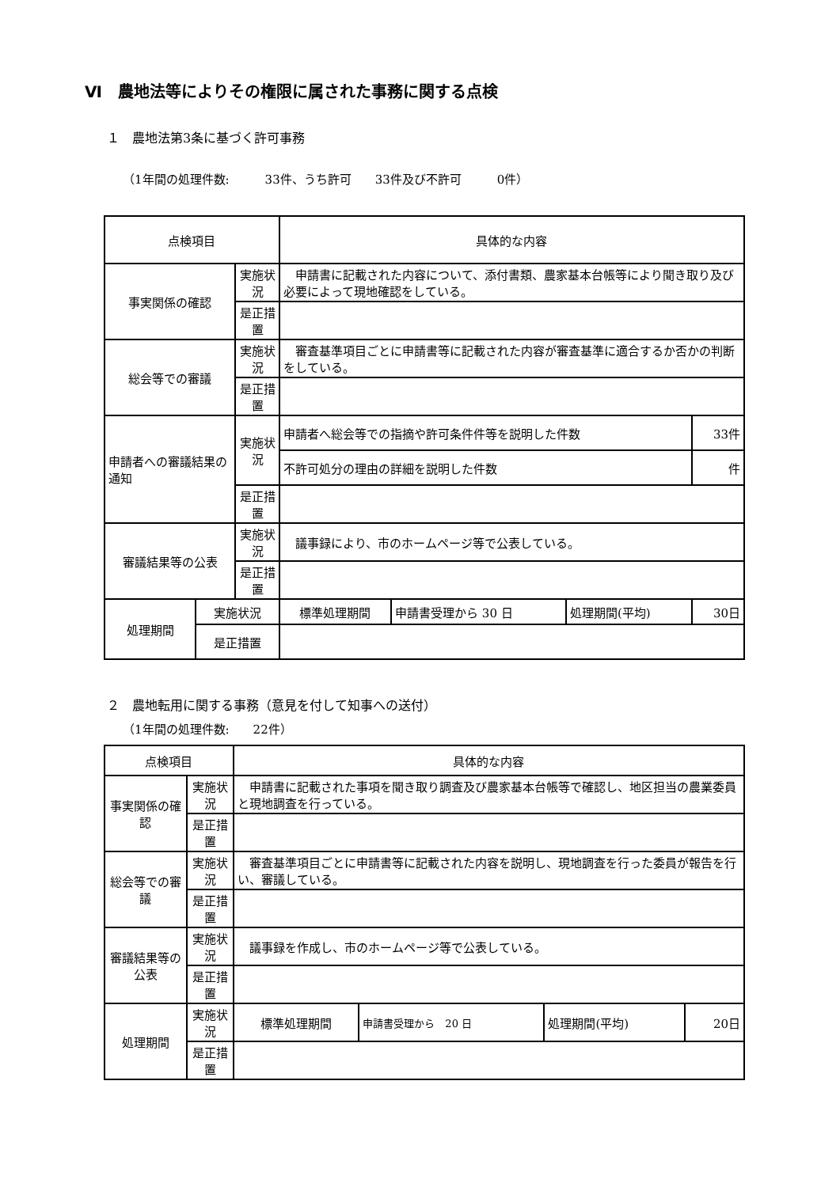Ⅵ　農地法等によりその権限に属された事務に関する点検
１　農地法第3条に基づく許可事務
（1年間の処理件数:　　　33件、うち許可　　33件及び不許可　　　0件）
| 点検項目 | | | 具体的な内容 | | | |
| 事実関係の確認 | | 実施状況 | 申請書に記載された内容について、添付書類、農家基本台帳等により聞き取り及び必要によって現地確認をしている。 | | | |
| | | 是正措置 | | | | |
| 総会等での審議 | | 実施状況 | 審査基準項目ごとに申請書等に記載された内容が審査基準に適合するか否かの判断をしている。 | | | |
| | | 是正措置 | | | | |
| 申請者への審議結果の通知 | | 実施状況 | 申請者へ総会等での指摘や許可条件件等を説明した件数 | | | 33件 |
| | | | 不許可処分の理由の詳細を説明した件数 | | | 件 |
| | | 是正措置 | | | | |
| 審議結果等の公表 | | 実施状況 | 議事録により、市のホームページ等で公表している。 | | | |
| | | 是正措置 | | | | |
| 処理期間 | 実施状況 | | 標準処理期間 | 申請書受理から 30 日 | 処理期間(平均) | 30日 |
| | 是正措置 | | | | | |
２　農地転用に関する事務（意見を付して知事への送付）
（1年間の処理件数:　　22件）
| 点検項目 | | | 具体的な内容 | | | |
| 事実関係の確認 | | 実施状況 | 申請書に記載された事項を聞き取り調査及び農家基本台帳等で確認し、地区担当の農業委員と現地調査を行っている。 | | | |
| | | 是正措置 | | | | |
| 総会等での審議 | | 実施状況 | 審査基準項目ごとに申請書等に記載された内容を説明し、現地調査を行った委員が報告を行い、審議している。 | | | |
| | | 是正措置 | | | | |
| 審議結果等の公表 | | 実施状況 | 議事録を作成し、市のホームページ等で公表している。 | | | |
| | | 是正措置 | | | | |
| 処理期間 | 実施状況 | | 標準処理期間 | 申請書受理から 20 日 | 処理期間(平均) | 20日 |
| | 是正措置 | | | | | |